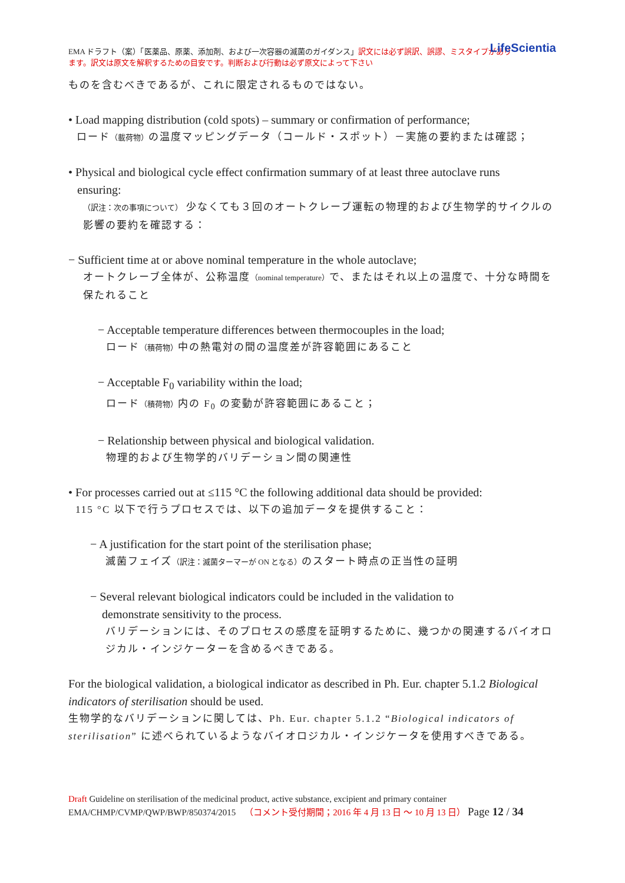LifeScientia EMA ドラフト（案）「医薬品、原薬、添加剤、および一次容器の滅菌のガイダンス」訳文には必ず誤訳、誤謬、ミスタイプがあり
ます。訳文は原文を解釈するための目安です。判断および行動は必ず原文によって下さい
ものを含むべきであるが、これに限定されるものではない。
• Load mapping distribution (cold spots) – summary or confirmation of performance;
ロード（載荷物）の温度マッピングデータ（コールド・スポット）－実施の要約または確認；
• Physical and biological cycle effect confirmation summary of at least three autoclave runs
ensuring:
（訳注：次の事項について） 少なくても３回のオートクレーブ運転の物理的および生物学的サイクルの影響の要約を確認する：
− Sufficient time at or above nominal temperature in the whole autoclave;
オートクレーブ全体が、公称温度（nominal temperature）で、またはそれ以上の温度で、十分な時間を保たれること
− Acceptable temperature differences between thermocouples in the load;
ロード（積荷物）中の熱電対の間の温度差が許容範囲にあること
− Acceptable F<sub>0</sub> variability within the load;
ロード（積荷物）内の F<sub>0</sub> の変動が許容範囲にあること；
− Relationship between physical and biological validation.
物理的および生物学的バリデーション間の関連性
• For processes carried out at ≤115 °C the following additional data should be provided:
115 °C 以下で行うプロセスでは、以下の追加データを提供すること：
− A justification for the start point of the sterilisation phase;
滅菌フェイズ（訳注：滅菌ターマーが ON となる）のスタート時点の正当性の証明
− Several relevant biological indicators could be included in the validation to
demonstrate sensitivity to the process.
バリデーションには、そのプロセスの感度を証明するために、幾つかの関連するバイオロジカル・インジケーターを含めるべきである。
For the biological validation, a biological indicator as described in Ph. Eur. chapter 5.1.2 Biological indicators of sterilisation should be used.
生物学的なバリデーションに関しては、Ph. Eur. chapter 5.1.2 “Biological indicators of sterilisation” に述べられているようなバイオロジカル・インジケータを使用すべきである。
Draft Guideline on sterilisation of the medicinal product, active substance, excipient and primary container
EMA/CHMP/CVMP/QWP/BWP/850374/2015 （コメント受付期間；2016 年 4 月 13 日 ～ 10 月 13 日） Page 12 / 34